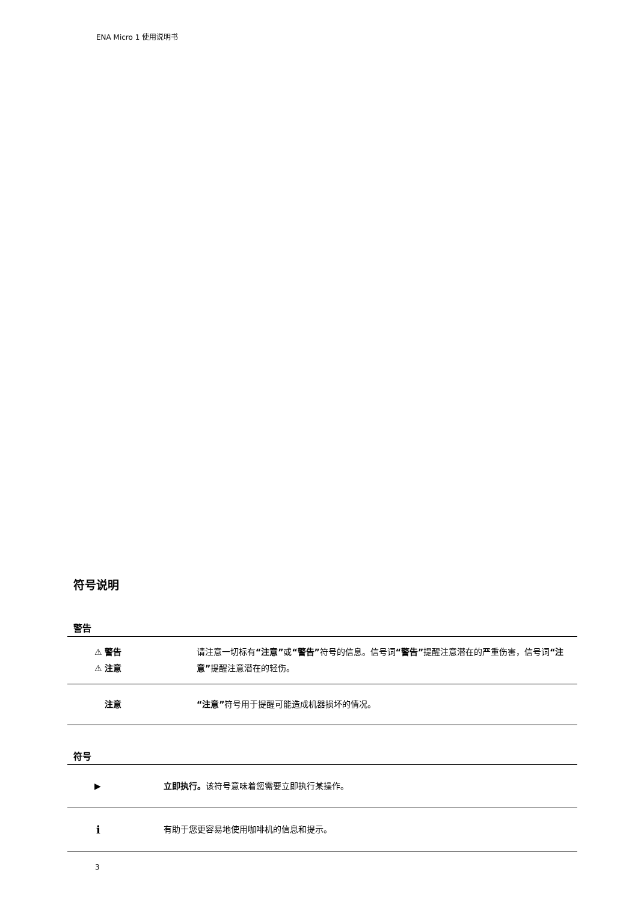ENA Micro 1 使用说明书
符号说明
警告
| ⚠ 警告 ⚠ 注意 | 请注意一切标有 “注意” 或 “警告” 符号的信息。信号词 “警告” 提醒注意潜在的严重伤害，信号词 “注意” 提醒注意潜在的轻伤。 |
| 注意 | “注意” 符号用于提醒可能造成机器损坏的情况。 |
符号
| ▶ | 立即执行。 该符号意味着您需要立即执行某操作。 |
| i | 有助于您更容易地使用咖啡机的信息和提示。 |
3